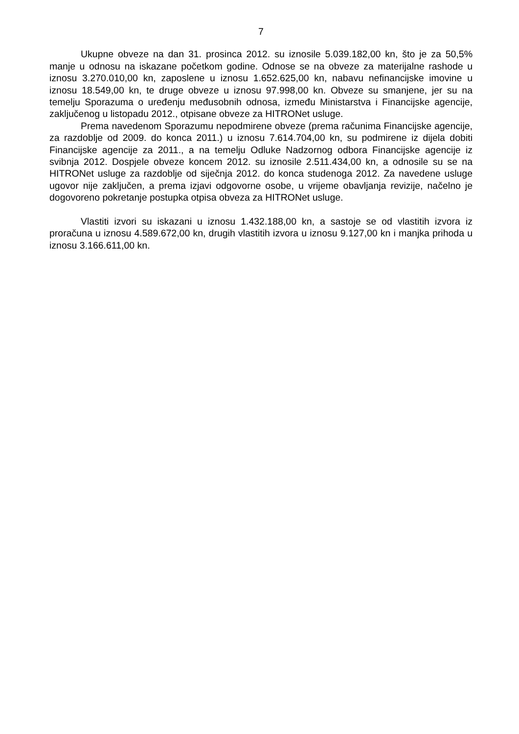7
Ukupne obveze na dan 31. prosinca 2012. su iznosile 5.039.182,00 kn, što je za 50,5% manje u odnosu na iskazane početkom godine. Odnose se na obveze za materijalne rashode u iznosu 3.270.010,00 kn, zaposlene u iznosu 1.652.625,00 kn, nabavu nefinancijske imovine u iznosu 18.549,00 kn, te druge obveze u iznosu 97.998,00 kn. Obveze su smanjene, jer su na temelju Sporazuma o uređenju međusobnih odnosa, između Ministarstva i Financijske agencije, zaključenog u listopadu 2012., otpisane obveze za HITRONet usluge.
Prema navedenom Sporazumu nepodmirene obveze (prema računima Financijske agencije, za razdoblje od 2009. do konca 2011.) u iznosu 7.614.704,00 kn, su podmirene iz dijela dobiti Financijske agencije za 2011., a na temelju Odluke Nadzornog odbora Financijske agencije iz svibnja 2012. Dospjele obveze koncem 2012. su iznosile 2.511.434,00 kn, a odnosile su se na HITRONet usluge za razdoblje od siječnja 2012. do konca studenoga 2012. Za navedene usluge ugovor nije zaključen, a prema izjavi odgovorne osobe, u vrijeme obavljanja revizije, načelno je dogovoreno pokretanje postupka otpisa obveza za HITRONet usluge.
Vlastiti izvori su iskazani u iznosu 1.432.188,00 kn, a sastoje se od vlastitih izvora iz proračuna u iznosu 4.589.672,00 kn, drugih vlastitih izvora u iznosu 9.127,00 kn i manjka prihoda u iznosu 3.166.611,00 kn.